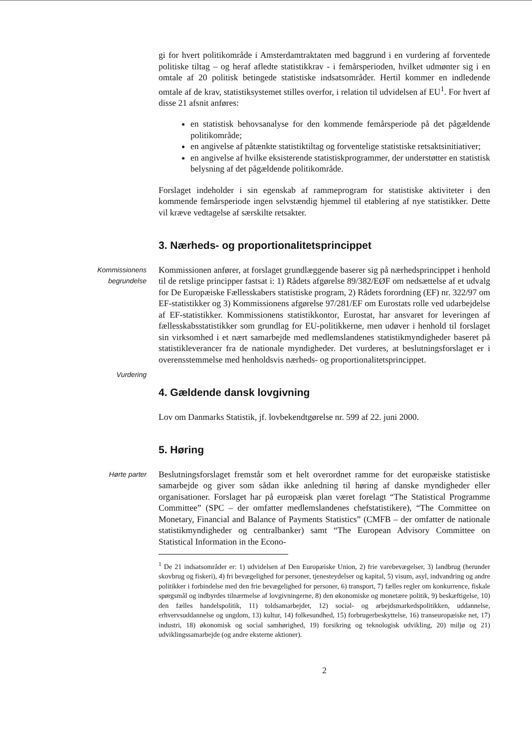gi for hvert politikområde i Amsterdamtraktaten med baggrund i en vurdering af forventede politiske tiltag – og heraf afledte statistikkrav - i femårsperioden, hvilket udmønter sig i en omtale af 20 politisk betingede statistiske indsatsområder. Hertil kommer en indledende omtale af de krav, statistiksystemet stilles overfor, i relation til udvidelsen af EU<sup>1</sup>. For hvert af disse 21 afsnit anføres:
en statistisk behovsanalyse for den kommende femårsperiode på det pågældende politikområde;
en angivelse af påtænkte statistiktiltag og forventelige statistiske retsaktsinitiativer;
en angivelse af hvilke eksisterende statistiskprogrammer, der understøtter en statistisk belysning af det pågældende politikområde.
Forslaget indeholder i sin egenskab af rammeprogram for statistiske aktiviteter i den kommende femårsperiode ingen selvstændig hjemmel til etablering af nye statistikker. Dette vil kræve vedtagelse af særskilte retsakter.
3. Nærheds- og proportionalitetsprincippet
Kommissionens
begrundelse
Vurdering
Kommissionen anfører, at forslaget grundlæggende baserer sig på nærhedsprincippet i henhold til de retslige principper fastsat i: 1) Rådets afgørelse 89/382/EØF om nedsættelse af et udvalg for De Europæiske Fællesskabers statistiske program, 2) Rådets forordning (EF) nr. 322/97 om EF-statistikker og 3) Kommissionens afgørelse 97/281/EF om Eurostats rolle ved udarbejdelse af EF-statistikker. Kommissionens statistikkontor, Eurostat, har ansvaret for leveringen af fællesskabsstatistikker som grundlag for EU-politikkerne, men udøver i henhold til forslaget sin virksomhed i et nært samarbejde med medlemslandenes statistikmyndigheder baseret på statistikleverancer fra de nationale myndigheder. Det vurderes, at beslutningsforslaget er i overensstemmelse med henholdsvis nærheds- og proportionalitetsprincippet.
4. Gældende dansk lovgivning
Lov om Danmarks Statistik, jf. lovbekendtgørelse nr. 599 af 22. juni 2000.
5. Høring
Hørte parter
Beslutningsforslaget fremstår som et helt overordnet ramme for det europæiske statistiske samarbejde og giver som sådan ikke anledning til høring af danske myndigheder eller organisationer. Forslaget har på europæisk plan været forelagt “The Statistical Programme Committee” (SPC – der omfatter medlemslandenes chefstatistikere), “The Committee on Monetary, Financial and Balance of Payments Statistics” (CMFB – der omfatter de nationale statistikmyndigheder og centralbanker) samt “The European Advisory Committee on Statistical Information in the Econo-
<sup>1</sup> De 21 indsatsområder er: 1) udvidelsen af Den Europæiske Union, 2) frie varebevægelser, 3) landbrug (herunder skovbrug og fiskeri), 4) fri bevægelighed for personer, tjenesteydelser og kapital, 5) visum, asyl, indvandring og andre politikker i forbindelse med den frie bevægelighed for personer, 6) transport, 7) fælles regler om konkurrence, fiskale spørgsmål og indbyrdes tilnærmelse af lovgivningerne, 8) den økonomiske og monetære politik, 9) beskæftigelse, 10) den fælles handelspolitik, 11) toldsamarbejdet, 12) social- og arbejdsmarkedspolitikken, uddannelse, erhvervsuddannelse og ungdom, 13) kultur, 14) folkesundhed, 15) forbrugerbeskyttelse, 16) transeuropæiske net, 17) industri, 18) økonomisk og social samhørighed, 19) forsikring og teknologisk udvikling, 20) miljø og 21) udviklingssamarbejde (og andre eksterne aktioner).
2